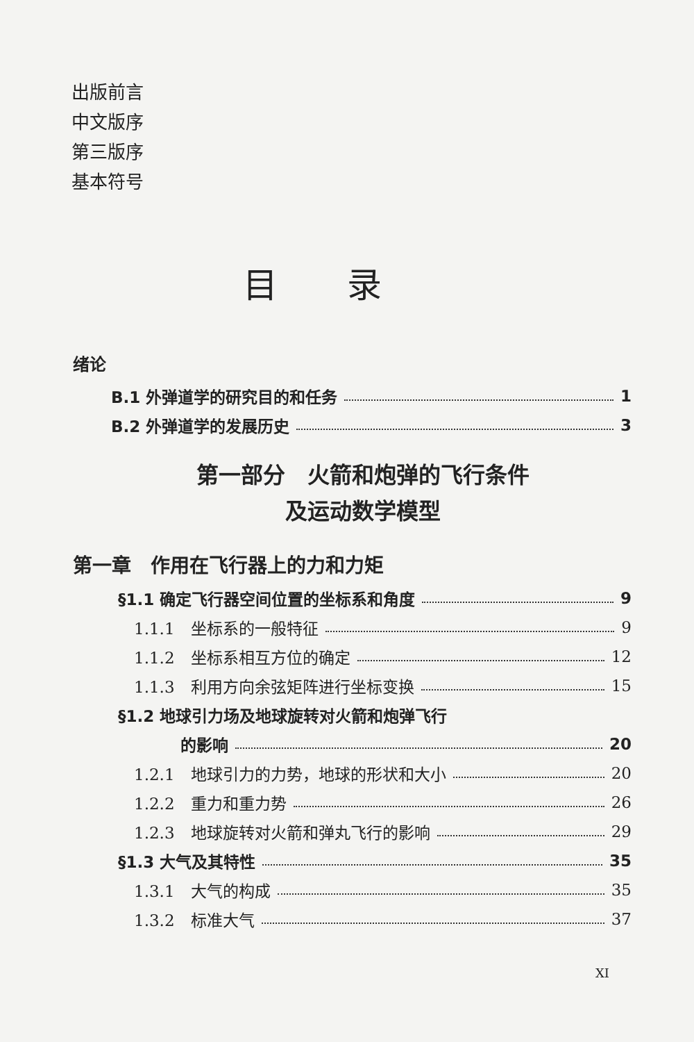出版前言
中文版序
第三版序
基本符号
目录
绪论
B.1 外弹道学的研究目的和任务 1
B.2 外弹道学的发展历史 3
第一部分　火箭和炮弹的飞行条件
及运动数学模型
第一章　作用在飞行器上的力和力矩
§1.1 确定飞行器空间位置的坐标系和角度 9
1.1.1　坐标系的一般特征 9
1.1.2　坐标系相互方位的确定 12
1.1.3　利用方向余弦矩阵进行坐标变换 15
§1.2 地球引力场及地球旋转对火箭和炮弹飞行
的影响 20
1.2.1　地球引力的力势，地球的形状和大小 20
1.2.2　重力和重力势 26
1.2.3　地球旋转对火箭和弹丸飞行的影响 29
§1.3 大气及其特性 35
1.3.1　大气的构成 35
1.3.2　标准大气 37
XI